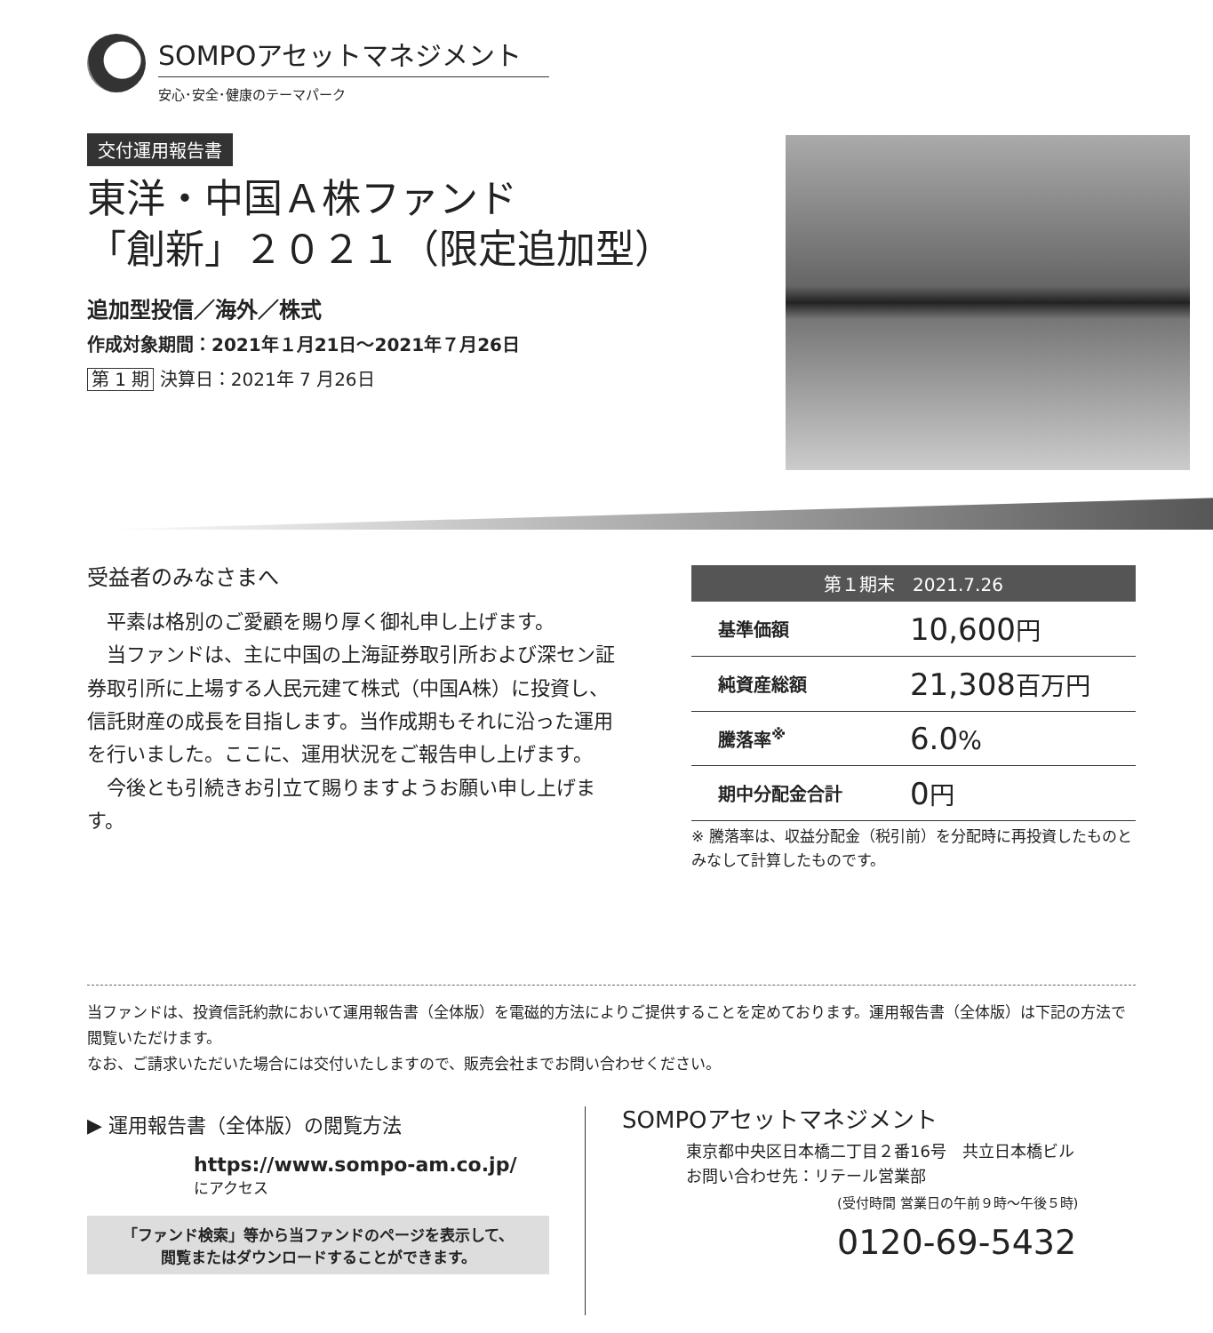SOMPOアセットマネジメント
安心･安全･健康のテーマパーク
交付運用報告書
東洋・中国Ａ株ファンド
「創新」２０２１（限定追加型）
追加型投信／海外／株式
作成対象期間：2021年１月21日～2021年７月26日
第 1 期 決算日：2021年 7 月26日
受益者のみなさまへ
平素は格別のご愛顧を賜り厚く御礼申し上げます。
当ファンドは、主に中国の上海証券取引所および深セン証券取引所に上場する人民元建て株式（中国A株）に投資し、信託財産の成長を目指します。当作成期もそれに沿った運用を行いました。ここに、運用状況をご報告申し上げます。
今後とも引続きお引立て賜りますようお願い申し上げます。
| 第１期末 2021.7.26 | |
| --- | --- |
| 基準価額 | 10,600 円 |
| 純資産総額 | 21,308 百万円 |
| 騰落率<sup>※</sup> | 6.0 % |
| 期中分配金合計 | 0 円 |
※ 騰落率は、収益分配金（税引前）を分配時に再投資したものとみなして計算したものです。
当ファンドは、投資信託約款において運用報告書（全体版）を電磁的方法によりご提供することを定めております。運用報告書（全体版）は下記の方法で閲覧いただけます。
なお、ご請求いただいた場合には交付いたしますので、販売会社までお問い合わせください。
▶ 運用報告書（全体版）の閲覧方法
https://www.sompo-am.co.jp/
にアクセス
「ファンド検索」等から当ファンドのページを表示して、
閲覧またはダウンロードすることができます。
SOMPOアセットマネジメント
東京都中央区日本橋二丁目２番16号　共立日本橋ビル
お問い合わせ先：リテール営業部
(受付時間 営業日の午前９時～午後５時)
0120-69-5432